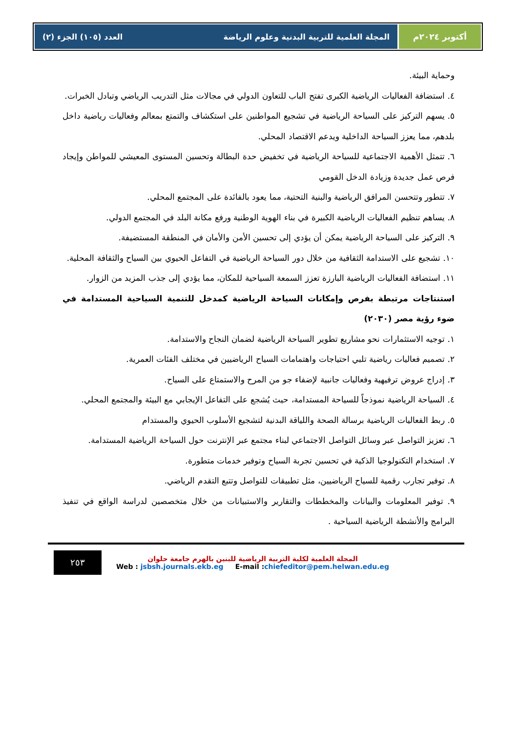أكتوبر ٢٠٢٤م المجلة العلمية للتربية البدنية وعلوم الرياضة العدد (١٠٥) الجزء (٢)
وحماية البيئة.
٤. استضافة الفعاليات الرياضية الكبرى تفتح الباب للتعاون الدولي في مجالات مثل التدريب الرياضي وتبادل الخبرات.
٥. يسهم التركيز على السياحة الرياضية في تشجيع المواطنين على استكشاف والتمتع بمعالم وفعاليات رياضية داخل بلدهم، مما يعزز السياحة الداخلية ويدعم الاقتصاد المحلي.
٦. تتمثل الأهمية الاجتماعية للسياحة الرياضية في تخفيض حدة البطالة وتحسين المستوى المعيشي للمواطن وإيجاد فرص عمل جديدة وزيادة الدخل القومي
٧. تتطور وتتحسن المرافق الرياضية والبنية التحتية، مما يعود بالفائدة على المجتمع المحلي.
٨. يساهم تنظيم الفعاليات الرياضية الكبيرة في بناء الهوية الوطنية ورفع مكانة البلد في المجتمع الدولي.
٩. التركيز على السياحة الرياضية يمكن أن يؤدي إلى تحسين الأمن والأمان في المنطقة المستضيفة.
١٠. تشجيع على الاستدامة الثقافية من خلال دور السياحة الرياضية في التفاعل الحيوي بين السياح والثقافة المحلية.
١١. استضافة الفعاليات الرياضية البارزة تعزز السمعة السياحية للمكان، مما يؤدي إلى جذب المزيد من الزوار.
استنتاجات مرتبطة بفرص وإمكانات السياحة الرياضية كمدخل للتنمية السياحية المستدامة في ضوء رؤية مصر (٢٠٣٠)
١. توجيه الاستثمارات نحو مشاريع تطوير السياحة الرياضية لضمان النجاح والاستدامة.
٢. تصميم فعاليات رياضية تلبي احتياجات واهتمامات السياح الرياضيين في مختلف الفئات العمرية.
٣. إدراج عروض ترفيهية وفعاليات جانبية لإضفاء جو من المرح والاستمتاع على السياح.
٤. السياحة الرياضية نموذجاً للسياحة المستدامة، حيث يُشجع على التفاعل الإيجابي مع البيئة والمجتمع المحلي.
٥. ربط الفعاليات الرياضية برسالة الصحة واللياقة البدنية لتشجيع الأسلوب الحيوي والمستدام
٦. تعزيز التواصل عبر وسائل التواصل الاجتماعي لبناء مجتمع عبر الإنترنت حول السياحة الرياضية المستدامة.
٧. استخدام التكنولوجيا الذكية في تحسين تجربة السياح وتوفير خدمات متطورة.
٨. توفير تجارب رقمية للسياح الرياضيين، مثل تطبيقات للتواصل وتتبع التقدم الرياضي.
٩. توفير المعلومات والبيانات والمخططات والتقارير والاستبيانات من خلال متخصصين لدراسة الواقع في تنفيذ البرامج والأنشطة الرياضية السياحية .
٢٥٣
المجلة العلمية لكلية التربية الرياضية للبنين بالهرم جامعة حلوان
Web : jsbsh.journals.ekb.eg E-mail :chiefeditor@pem.helwan.edu.eg